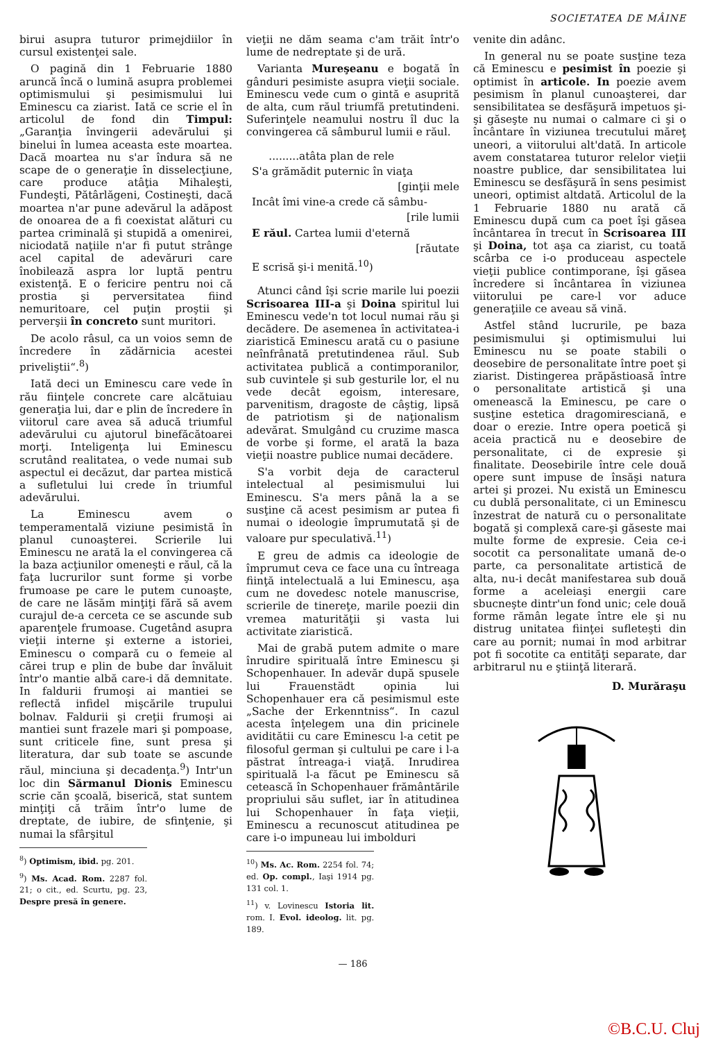SOCIETATEA DE MÂINE
birui asupra tuturor primejdiilor în cursul existenţei sale.
O pagină din 1 Februarie 1880 aruncă încă o lumină asupra problemei optimismului şi pesimismului lui Eminescu ca ziarist. Iată ce scrie el în articolul de fond din Timpul: „Garanţia învingerii adevărului şi binelui în lumea aceasta este moartea. Dacă moartea nu s'ar îndura să ne scape de o generaţie în disselecţiune, care produce atâţia Mihaleşti, Fundeşti, Pătârlăgeni, Costineşti, dacă moartea n'ar pune adevărul la adăpost de onoarea de a fi coexistat alături cu partea criminală şi stupidă a omenirei, niciodată naţiile n'ar fi putut strânge acel capital de adevăruri care înobilează aspra lor luptă pentru existenţă. E o fericire pentru noi că prostia şi perversitatea fiind nemuritoare, cel puţin proştii şi perverşii în concreto sunt muritori.
De acolo râsul, ca un voios semn de încredere în zădărnicia acestei priveliştii“.<sup>8</sup>)
Iată deci un Eminescu care vede în rău fiinţele concrete care alcătuiau generaţia lui, dar e plin de încredere în viitorul care avea să aducă triumful adevărului cu ajutorul binefăcătoarei morţi. Inteligenţa lui Eminescu scrutând realitatea, o vede numai sub aspectul ei decăzut, dar partea mistică a sufletului lui crede în triumful adevărului.
La Eminescu avem o temperamentală viziune pesimistă în planul cunoaşterei. Scrierile lui Eminescu ne arată la el convingerea că la baza acţiunilor omeneşti e răul, că la faţa lucrurilor sunt forme şi vorbe frumoase pe care le putem cunoaşte, de care ne lăsăm minţiţi fără să avem curajul de-a cerceta ce se ascunde sub aparenţele frumoase. Cugetând asupra vieţii interne şi externe a istoriei, Eminescu o compară cu o femeie al cărei trup e plin de bube dar învăluit într'o mantie albă care-i dă demnitate. In faldurii frumoşi ai mantiei se reflectă infidel mişcările trupului bolnav. Faldurii şi creţii frumoşi ai mantiei sunt frazele mari şi pompoase, sunt criticele fine, sunt presa şi literatura, dar sub toate se ascunde răul, minciuna şi decadenţa.<sup>9</sup>) Intr'un loc din Sărmanul Dionis Eminescu scrie căn şcoală, biserică, stat suntem minţiţi că trăim într'o lume de dreptate, de iubire, de sfinţenie, şi numai la sfârşitul
<sup>8</sup>) Optimism, ibid. pg. 201.
<sup>9</sup>) Ms. Acad. Rom. 2287 fol. 21; o cit., ed. Scurtu, pg. 23, Despre presă în genere.
vieţii ne dăm seama c'am trăit într'o lume de nedreptate şi de ură.
Varianta Mureşeanu e bogată în gânduri pesimiste asupra vieţii sociale. Eminescu vede cum o gintă e asuprită de alta, cum răul triumfă pretutindeni. Suferinţele neamului nostru îl duc la convingerea că sâmburul lumii e răul.
.........atâta plan de rele
S'a grămădit puternic în viaţa
[ginţii mele
Incât îmi vine-a crede că sâmbu-
[rile lumii
E răul. Cartea lumii d'eternă
[răutate
E scrisă şi-i menită.<sup>10</sup>)
Atunci când îşi scrie marile lui poezii Scrisoarea III-a şi Doina spiritul lui Eminescu vede'n tot locul numai rău şi decădere. De asemenea în activitatea-i ziaristică Eminescu arată cu o pasiune neînfrânată pretutindenea răul. Sub activitatea publică a contimporanilor, sub cuvintele şi sub gesturile lor, el nu vede decât egoism, interesare, parvenitism, dragoste de câştig, lipsă de patriotism şi de naţionalism adevărat. Smulgând cu cruzime masca de vorbe şi forme, el arată la baza vieţii noastre publice numai decădere.
S'a vorbit deja de caracterul intelectual al pesimismului lui Eminescu. S'a mers până la a se susţine că acest pesimism ar putea fi numai o ideologie împrumutată şi de valoare pur speculativă.<sup>11</sup>)
E greu de admis ca ideologie de împrumut ceva ce face una cu întreaga fiinţă intelectuală a lui Eminescu, aşa cum ne dovedesc notele manuscrise, scrierile de tinereţe, marile poezii din vremea maturităţii şi vasta lui activitate ziaristică.
Mai de grabă putem admite o mare înrudire spirituală între Eminescu şi Schopenhauer. In adevăr după spusele lui Frauenstädt opinia lui Schopenhauer era că pesimismul este „Sache der Erkenntniss“. In cazul acesta înţelegem una din pricinele aviditătii cu care Eminescu l-a cetit pe filosoful german şi cultului pe care i l-a păstrat întreaga-i viaţă. Inrudirea spirituală l-a făcut pe Eminescu să cetească în Schopenhauer frământările propriului său suflet, iar în atitudinea lui Schopenhauer în faţa vieţii, Eminescu a recunoscut atitudinea pe care i-o impuneau lui imbolduri
<sup>10</sup>) Ms. Ac. Rom. 2254 fol. 74; ed. Op. compl., Iaşi 1914 pg. 131 col. 1.
<sup>11</sup>) v. Lovinescu Istoria lit. rom. I. Evol. ideolog. lit. pg. 189.
venite din adânc.
In general nu se poate susţine teza că Eminescu e pesimist în poezie şi optimist în articole. In poezie avem pesimism în planul cunoaşterei, dar sensibilitatea se desfăşură impetuos şi-şi găseşte nu numai o calmare ci şi o încântare în viziunea trecutului măreţ uneori, a viitorului alt'dată. In articole avem constatarea tuturor relelor vieţii noastre publice, dar sensibilitatea lui Eminescu se desfăşură în sens pesimist uneori, optimist altdată. Articolul de la 1 Februarie 1880 nu arată că Eminescu după cum ca poet îşi găsea încântarea în trecut în Scrisoarea III şi Doina, tot aşa ca ziarist, cu toată scârba ce i-o produceau aspectele vieţii publice contimporane, îşi găsea încredere si încântarea în viziunea viitorului pe care-l vor aduce generaţiile ce aveau să vină.
Astfel stând lucrurile, pe baza pesimismului şi optimismului lui Eminescu nu se poate stabili o deosebire de personalitate între poet şi ziarist. Distingerea prăpăstioasă între o personalitate artistică şi una omenească la Eminescu, pe care o susţine estetica dragomiresciană, e doar o erezie. Intre opera poetică şi aceia practică nu e deosebire de personalitate, ci de expresie şi finalitate. Deosebirile între cele două opere sunt impuse de însăşi natura artei şi prozei. Nu există un Eminescu cu dublă personalitate, ci un Eminescu înzestrat de natură cu o personalitate bogată şi complexă care-şi găseste mai multe forme de expresie. Ceia ce-i socotit ca personalitate umană de-o parte, ca personalitate artistică de alta, nu-i decât manifestarea sub două forme a aceleiaşi energii care sbucneşte dintr'un fond unic; cele două forme rămân legate între ele şi nu distrug unitatea fiinţei sufleteşti din care au pornit; numai în mod arbitrar pot fi socotite ca entităţi separate, dar arbitrarul nu e ştiinţă literară.
D. Murăraşu
— 186
©B.C.U. Cluj